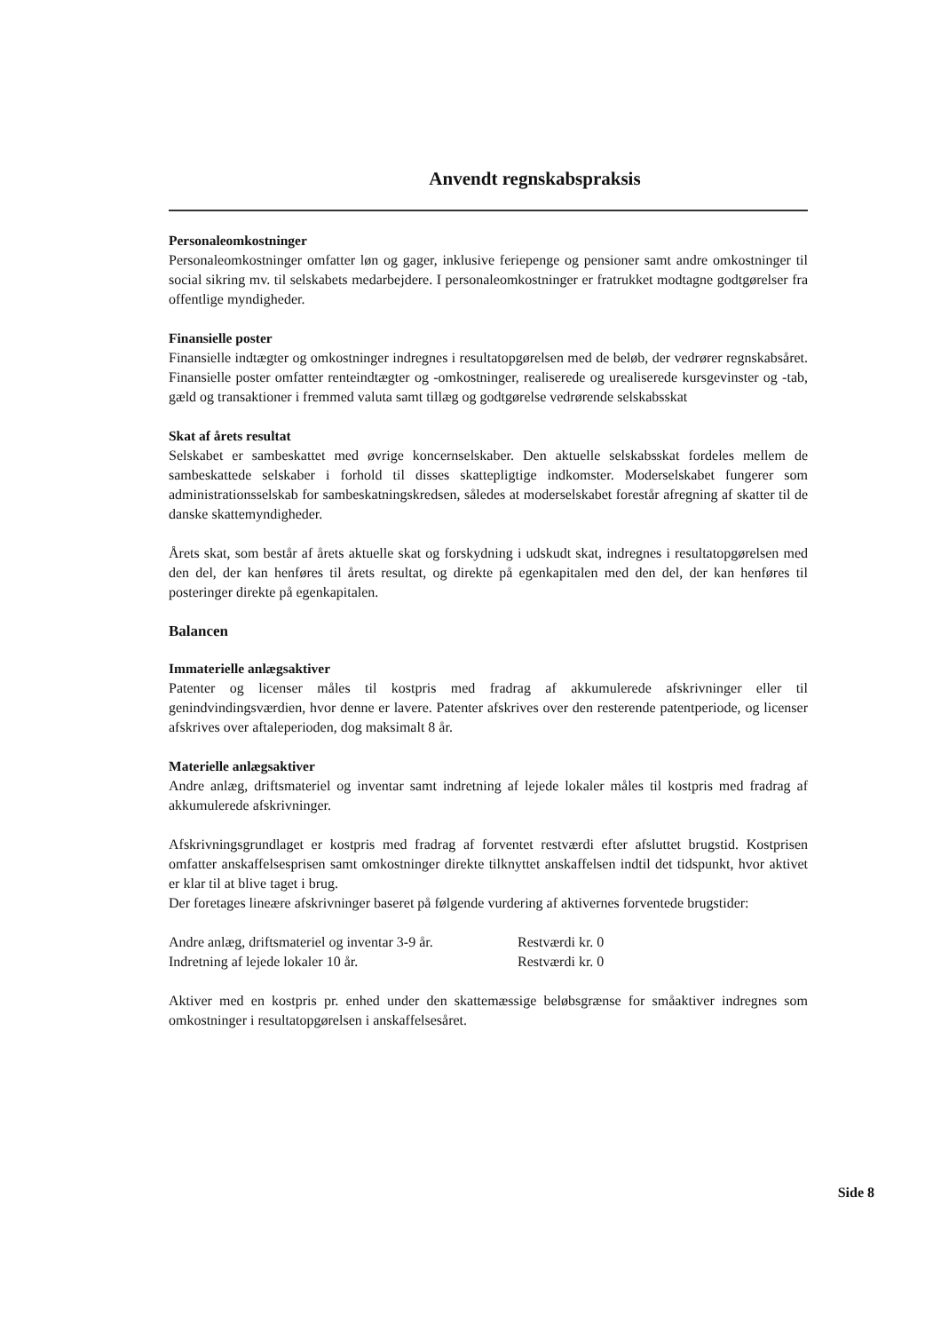Anvendt regnskabspraksis
Personaleomkostninger
Personaleomkostninger omfatter løn og gager, inklusive feriepenge og pensioner samt andre omkostninger til social sikring mv. til selskabets medarbejdere. I personaleomkostninger er fratrukket modtagne godtgørelser fra offentlige myndigheder.
Finansielle poster
Finansielle indtægter og omkostninger indregnes i resultatopgørelsen med de beløb, der vedrører regnskabsåret. Finansielle poster omfatter renteindtægter og -omkostninger, realiserede og urealiserede kursgevinster og -tab, gæld og transaktioner i fremmed valuta samt tillæg og godtgørelse vedrørende selskabsskat
Skat af årets resultat
Selskabet er sambeskattet med øvrige koncernselskaber. Den aktuelle selskabsskat fordeles mellem de sambeskattede selskaber i forhold til disses skattepligtige indkomster. Moderselskabet fungerer som administrationsselskab for sambeskatningskredsen, således at moderselskabet forestår afregning af skatter til de danske skattemyndigheder.
Årets skat, som består af årets aktuelle skat og forskydning i udskudt skat, indregnes i resultatopgørelsen med den del, der kan henføres til årets resultat, og direkte på egenkapitalen med den del, der kan henføres til posteringer direkte på egenkapitalen.
Balancen
Immaterielle anlægsaktiver
Patenter og licenser måles til kostpris med fradrag af akkumulerede afskrivninger eller til genindvindingsværdien, hvor denne er lavere. Patenter afskrives over den resterende patentperiode, og licenser afskrives over aftaleperioden, dog maksimalt 8 år.
Materielle anlægsaktiver
Andre anlæg, driftsmateriel og inventar samt indretning af lejede lokaler måles til kostpris med fradrag af akkumulerede afskrivninger.
Afskrivningsgrundlaget er kostpris med fradrag af forventet restværdi efter afsluttet brugstid. Kostprisen omfatter anskaffelsesprisen samt omkostninger direkte tilknyttet anskaffelsen indtil det tidspunkt, hvor aktivet er klar til at blive taget i brug.
Der foretages lineære afskrivninger baseret på følgende vurdering af aktivernes forventede brugstider:
Andre anlæg, driftsmateriel og inventar 3-9 år. Restværdi kr. 0
Indretning af lejede lokaler 10 år. Restværdi kr. 0
Aktiver med en kostpris pr. enhed under den skattemæssige beløbsgrænse for småaktiver indregnes som omkostninger i resultatopgørelsen i anskaffelsesåret.
Side 8